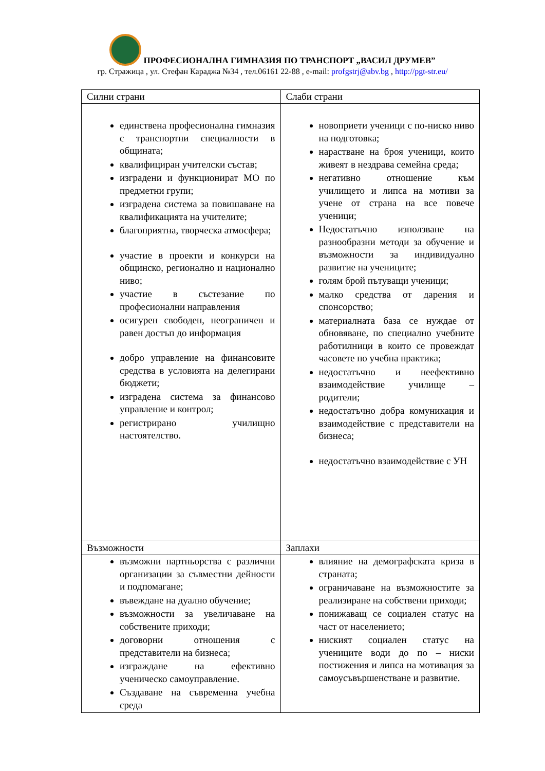ПРОФЕСИОНАЛНА ГИМНАЗИЯ ПО ТРАНСПОРТ „ВАСИЛ ДРУМЕВ”
гр. Стражица , ул. Стефан Караджа №34 , тел.06161 22-88 , e-mail: profgstrj@abv.bg , http://pgt-str.eu/
| Силни страни | Слаби страни |
| единствена професионална гимназия с транспортни специалности в общината; квалифициран учителски състав; изградени и функционират МО по предметни групи; изградена система за повишаване на квалификацията на учителите; благоприятна, творческа атмосфера; участие в проекти и конкурси на общинско, регионално и национално ниво; участие в състезание по професионални направления осигурен свободен, неограничен и равен достъп до информация добро управление на финансовите средства в условията на делегирани бюджети; изградена система за финансово управление и контрол; регистрирано училищно настоятелство. | новоприети ученици с по-ниско ниво на подготовка; нарастване на броя ученици, които живеят в нездрава семейна среда; негативно отношение към училището и липса на мотиви за учене от страна на все повече ученици; Недостатъчно използване на разнообразни методи за обучение и възможности за индивидуално развитие на учениците; голям брой пътуващи ученици; малко средства от дарения и спонсорство; материалната база се нуждае от обновяване, по специално учебните работилници в които се провеждат часовете по учебна практика; недостатъчно и неефективно взаимодействие училище – родители; недостатъчно добра комуникация и взаимодействие с представители на бизнеса; недостатъчно взаимодействие с УН |
| Възможности | Заплахи |
| възможни партньорства с различни организации за съвместни дейности и подпомагане; въвеждане на дуално обучение; възможности за увеличаване на собствените приходи; договорни отношения с представители на бизнеса; изграждане на ефективно ученическо самоуправление. Създаване на съвременна учебна среда | влияние на демографската криза в страната; ограничаване на възможностите за реализиране на собствени приходи; понижаващ се социален статус на част от населението; ниският социален статус на учениците води до по – ниски постижения и липса на мотивация за самоусъвършенстване и развитие. |